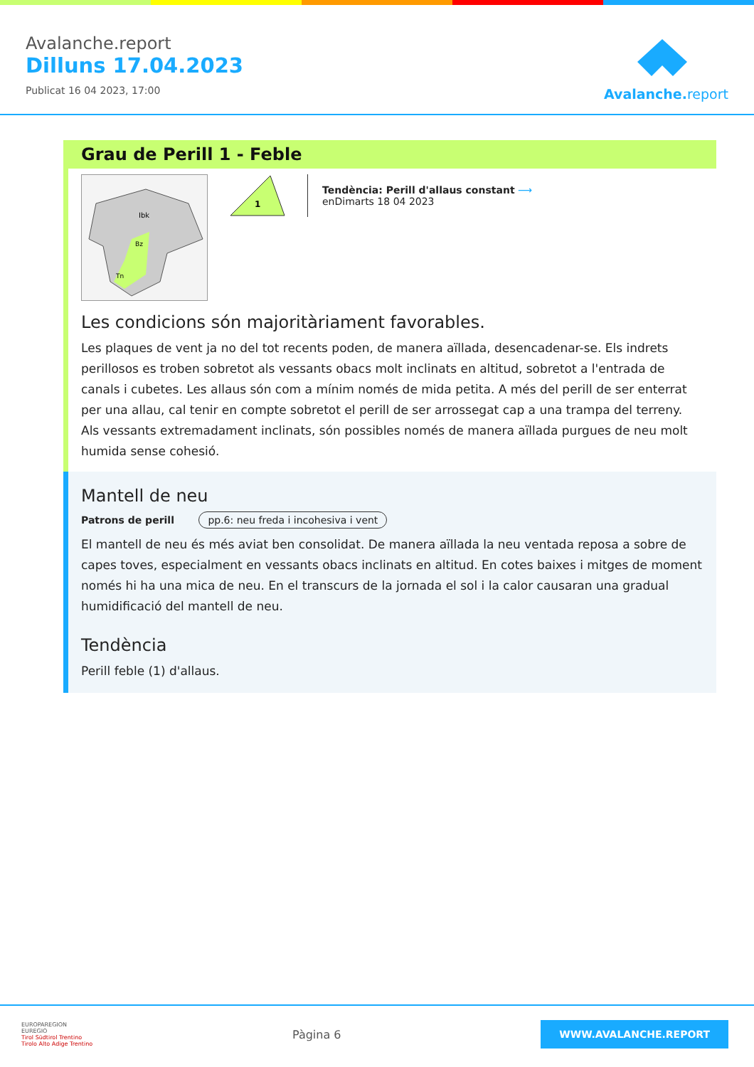Avalanche.report
Dilluns 17.04.2023
Publicat 16 04 2023, 17:00
Avalanche.report
Grau de Perill 1 - Feble
Ibk
Bz
Tn
1
Tendència: Perill d'allaus constant ⟶
enDimarts 18 04 2023
Les condicions són majoritàriament favorables.
Les plaques de vent ja no del tot recents poden, de manera aïllada, desencadenar-se. Els indrets perillosos es troben sobretot als vessants obacs molt inclinats en altitud, sobretot a l'entrada de canals i cubetes. Les allaus són com a mínim només de mida petita. A més del perill de ser enterrat per una allau, cal tenir en compte sobretot el perill de ser arrossegat cap a una trampa del terreny.
Als vessants extremadament inclinats, són possibles només de manera aïllada purgues de neu molt humida sense cohesió.
Mantell de neu
Patrons de perill pp.6: neu freda i incohesiva i vent
El mantell de neu és més aviat ben consolidat. De manera aïllada la neu ventada reposa a sobre de capes toves, especialment en vessants obacs inclinats en altitud. En cotes baixes i mitges de moment només hi ha una mica de neu. En el transcurs de la jornada el sol i la calor causaran una gradual humidificació del mantell de neu.
Tendència
Perill feble (1) d'allaus.
EUROPAREGION
EUREGIO
Tirol Südtirol Trentino
Tirolo Alto Adige Trentino
Pàgina 6
WWW.AVALANCHE.REPORT